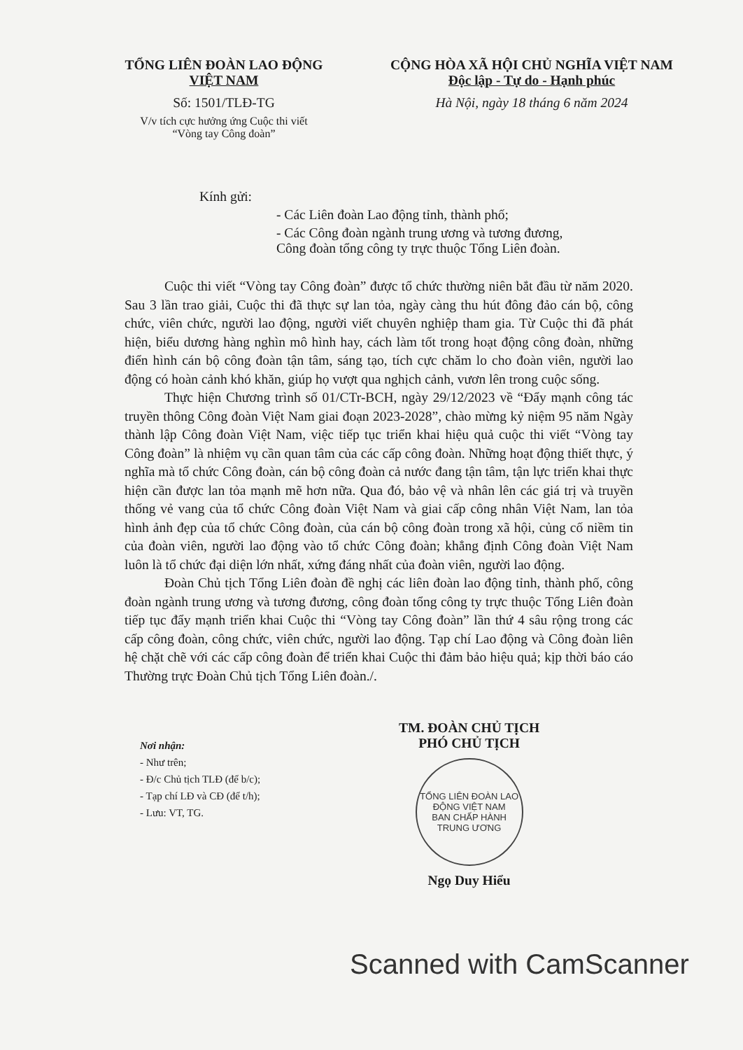TỔNG LIÊN ĐOÀN LAO ĐỘNG
VIỆT NAM
Số: 1501/TLĐ-TG
V/v tích cực hưởng ứng Cuộc thi viết
“Vòng tay Công đoàn”
CỘNG HÒA XÃ HỘI CHỦ NGHĨA VIỆT NAM
Độc lập - Tự do - Hạnh phúc
Hà Nội, ngày 18 tháng 6 năm 2024
Kính gửi:
- Các Liên đoàn Lao động tỉnh, thành phố;
- Các Công đoàn ngành trung ương và tương đương,
Công đoàn tổng công ty trực thuộc Tổng Liên đoàn.
Cuộc thi viết “Vòng tay Công đoàn” được tổ chức thường niên bắt đầu từ năm 2020. Sau 3 lần trao giải, Cuộc thi đã thực sự lan tỏa, ngày càng thu hút đông đảo cán bộ, công chức, viên chức, người lao động, người viết chuyên nghiệp tham gia. Từ Cuộc thi đã phát hiện, biểu dương hàng nghìn mô hình hay, cách làm tốt trong hoạt động công đoàn, những điển hình cán bộ công đoàn tận tâm, sáng tạo, tích cực chăm lo cho đoàn viên, người lao động có hoàn cảnh khó khăn, giúp họ vượt qua nghịch cảnh, vươn lên trong cuộc sống.
Thực hiện Chương trình số 01/CTr-BCH, ngày 29/12/2023 về “Đẩy mạnh công tác truyền thông Công đoàn Việt Nam giai đoạn 2023-2028”, chào mừng kỷ niệm 95 năm Ngày thành lập Công đoàn Việt Nam, việc tiếp tục triển khai hiệu quả cuộc thi viết “Vòng tay Công đoàn” là nhiệm vụ cần quan tâm của các cấp công đoàn. Những hoạt động thiết thực, ý nghĩa mà tổ chức Công đoàn, cán bộ công đoàn cả nước đang tận tâm, tận lực triển khai thực hiện cần được lan tỏa mạnh mẽ hơn nữa. Qua đó, bảo vệ và nhân lên các giá trị và truyền thống vẻ vang của tổ chức Công đoàn Việt Nam và giai cấp công nhân Việt Nam, lan tỏa hình ảnh đẹp của tổ chức Công đoàn, của cán bộ công đoàn trong xã hội, củng cố niềm tin của đoàn viên, người lao động vào tổ chức Công đoàn; khẳng định Công đoàn Việt Nam luôn là tổ chức đại diện lớn nhất, xứng đáng nhất của đoàn viên, người lao động.
Đoàn Chủ tịch Tổng Liên đoàn đề nghị các liên đoàn lao động tỉnh, thành phố, công đoàn ngành trung ương và tương đương, công đoàn tổng công ty trực thuộc Tổng Liên đoàn tiếp tục đẩy mạnh triển khai Cuộc thi “Vòng tay Công đoàn” lần thứ 4 sâu rộng trong các cấp công đoàn, công chức, viên chức, người lao động. Tạp chí Lao động và Công đoàn liên hệ chặt chẽ với các cấp công đoàn để triển khai Cuộc thi đảm bảo hiệu quả; kịp thời báo cáo Thường trực Đoàn Chủ tịch Tổng Liên đoàn./.
Nơi nhận:
- Như trên;
- Đ/c Chủ tịch TLĐ (để b/c);
- Tạp chí LĐ và CĐ (để t/h);
- Lưu: VT, TG.
TM. ĐOÀN CHỦ TỊCH
PHÓ CHỦ TỊCH
TỔNG LIÊN ĐOÀN LAO ĐỘNG VIỆT NAM
BAN CHẤP HÀNH TRUNG ƯƠNG
Ngọ Duy Hiểu
Scanned with CamScanner